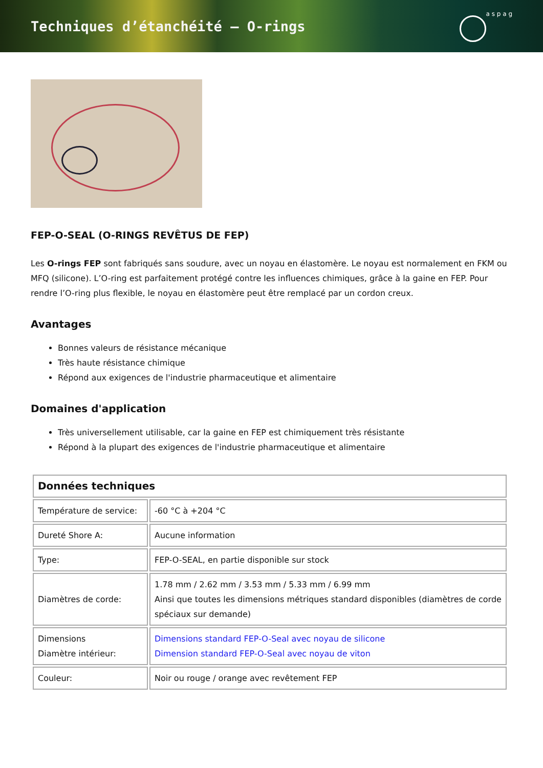Techniques d’étanchéité – O-rings
a s p a g
FEP-O-SEAL (O-RINGS REVÊTUS DE FEP)
Les O-rings FEP sont fabriqués sans soudure, avec un noyau en élastomère. Le noyau est normalement en FKM ou MFQ (silicone). L’O-ring est parfaitement protégé contre les influences chimiques, grâce à la gaine en FEP. Pour rendre l’O-ring plus flexible, le noyau en élastomère peut être remplacé par un cordon creux.
Avantages
Bonnes valeurs de résistance mécanique
Très haute résistance chimique
Répond aux exigences de l'industrie pharmaceutique et alimentaire
Domaines d'application
Très universellement utilisable, car la gaine en FEP est chimiquement très résistante
Répond à la plupart des exigences de l'industrie pharmaceutique et alimentaire
| Données techniques | |
| --- | --- |
| Température de service: | -60 °C à +204 °C |
| Dureté Shore A: | Aucune information |
| Type: | FEP-O-SEAL, en partie disponible sur stock |
| Diamètres de corde: | 1.78 mm / 2.62 mm / 3.53 mm / 5.33 mm / 6.99 mm Ainsi que toutes les dimensions métriques standard disponibles (diamètres de corde spéciaux sur demande) |
| Dimensions Diamètre intérieur: | Dimensions standard FEP-O-Seal avec noyau de silicone Dimension standard FEP-O-Seal avec noyau de viton |
| Couleur: | Noir ou rouge / orange avec revêtement FEP |